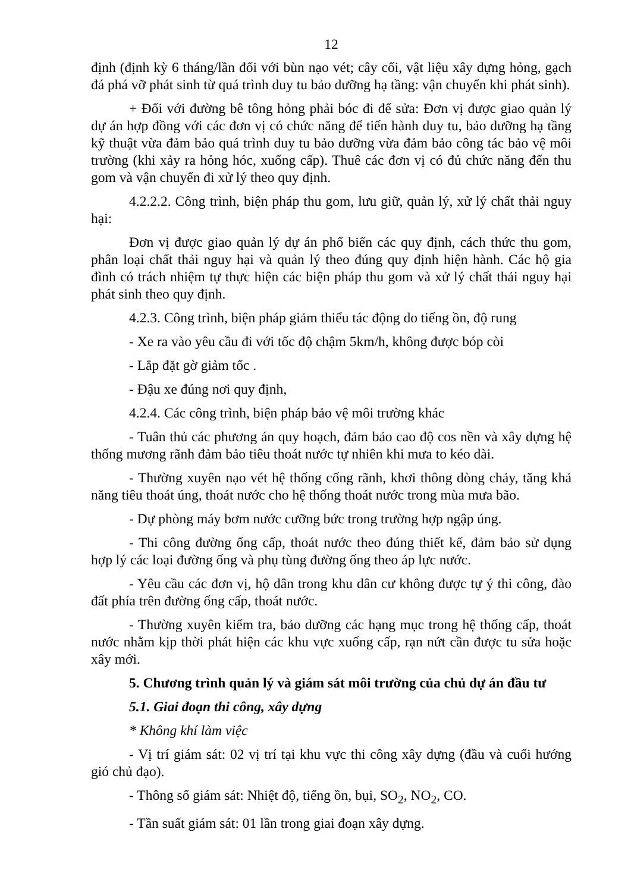12
định (định kỳ 6 tháng/lần đối với bùn nạo vét; cây cối, vật liệu xây dựng hỏng, gạch đá phá vỡ phát sinh từ quá trình duy tu bảo dưỡng hạ tầng: vận chuyển khi phát sinh).
+ Đối với đường bê tông hỏng phải bóc đi để sửa: Đơn vị được giao quản lý dự án hợp đồng với các đơn vị có chức năng để tiến hành duy tu, bảo dưỡng hạ tầng kỹ thuật vừa đảm bảo quá trình duy tu bảo dưỡng vừa đảm bảo công tác bảo vệ môi trường (khi xảy ra hỏng hóc, xuống cấp). Thuê các đơn vị có đủ chức năng đến thu gom và vận chuyển đi xử lý theo quy định.
4.2.2.2. Công trình, biện pháp thu gom, lưu giữ, quản lý, xử lý chất thải nguy hại:
Đơn vị được giao quản lý dự án phổ biến các quy định, cách thức thu gom, phân loại chất thải nguy hại và quản lý theo đúng quy định hiện hành. Các hộ gia đình có trách nhiệm tự thực hiện các biện pháp thu gom và xử lý chất thải nguy hại phát sinh theo quy định.
4.2.3. Công trình, biện pháp giảm thiểu tác động do tiếng ồn, độ rung
- Xe ra vào yêu cầu đi với tốc độ chậm 5km/h, không được bóp còi
- Lắp đặt gờ giảm tốc .
- Đậu xe đúng nơi quy định,
4.2.4. Các công trình, biện pháp bảo vệ môi trường khác
- Tuân thủ các phương án quy hoạch, đảm bảo cao độ cos nền và xây dựng hệ thống mương rãnh đảm bảo tiêu thoát nước tự nhiên khi mưa to kéo dài.
- Thường xuyên nạo vét hệ thống cống rãnh, khơi thông dòng chảy, tăng khả năng tiêu thoát úng, thoát nước cho hệ thống thoát nước trong mùa mưa bão.
- Dự phòng máy bơm nước cưỡng bức trong trường hợp ngập úng.
- Thi công đường ống cấp, thoát nước theo đúng thiết kế, đảm bảo sử dụng hợp lý các loại đường ống và phụ tùng đường ống theo áp lực nước.
- Yêu cầu các đơn vị, hộ dân trong khu dân cư không được tự ý thi công, đào đất phía trên đường ống cấp, thoát nước.
- Thường xuyên kiểm tra, bảo dưỡng các hạng mục trong hệ thống cấp, thoát nước nhằm kịp thời phát hiện các khu vực xuống cấp, rạn nứt cần được tu sửa hoặc xây mới.
5. Chương trình quản lý và giám sát môi trường của chủ dự án đầu tư
5.1. Giai đoạn thi công, xây dựng
* Không khí làm việc
- Vị trí giám sát: 02 vị trí tại khu vực thi công xây dựng (đầu và cuối hướng gió chủ đạo).
- Thông số giám sát: Nhiệt độ, tiếng ồn, bụi, SO<sub>2</sub>, NO<sub>2</sub>, CO.
- Tần suất giám sát: 01 lần trong giai đoạn xây dựng.